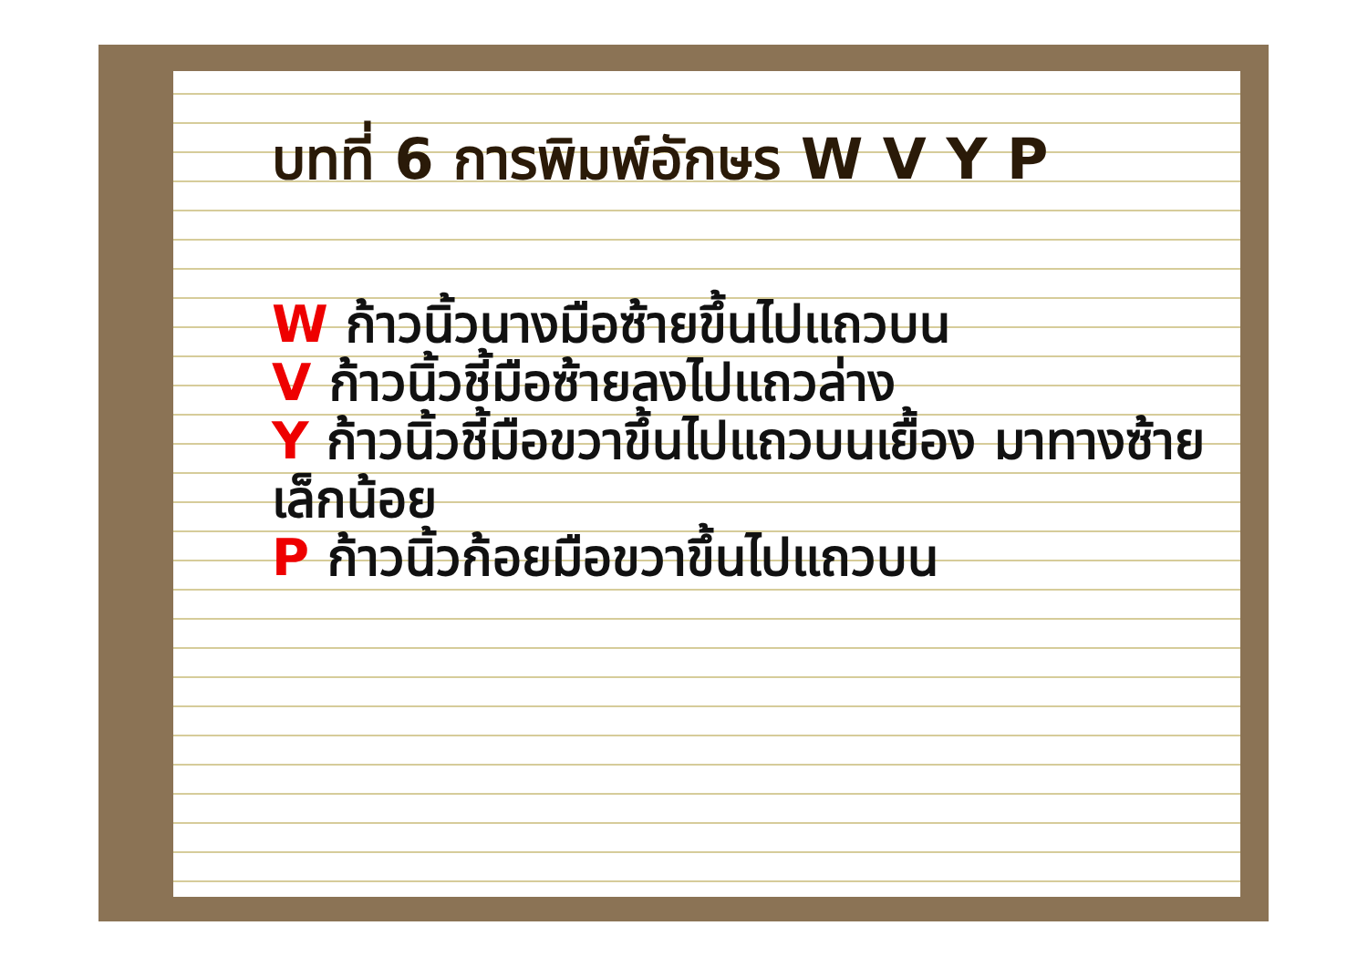บทที่ 6 การพิมพ์อักษร W V Y P
W ก้าวนิ้วนางมือซ้ายขึ้นไปแถวบน
V ก้าวนิ้วชี้มือซ้ายลงไปแถวล่าง
Y ก้าวนิ้วชี้มือขวาขึ้นไปแถวบนเยื้อง มาทางซ้ายเล็กน้อย
P ก้าวนิ้วก้อยมือขวาขึ้นไปแถวบน